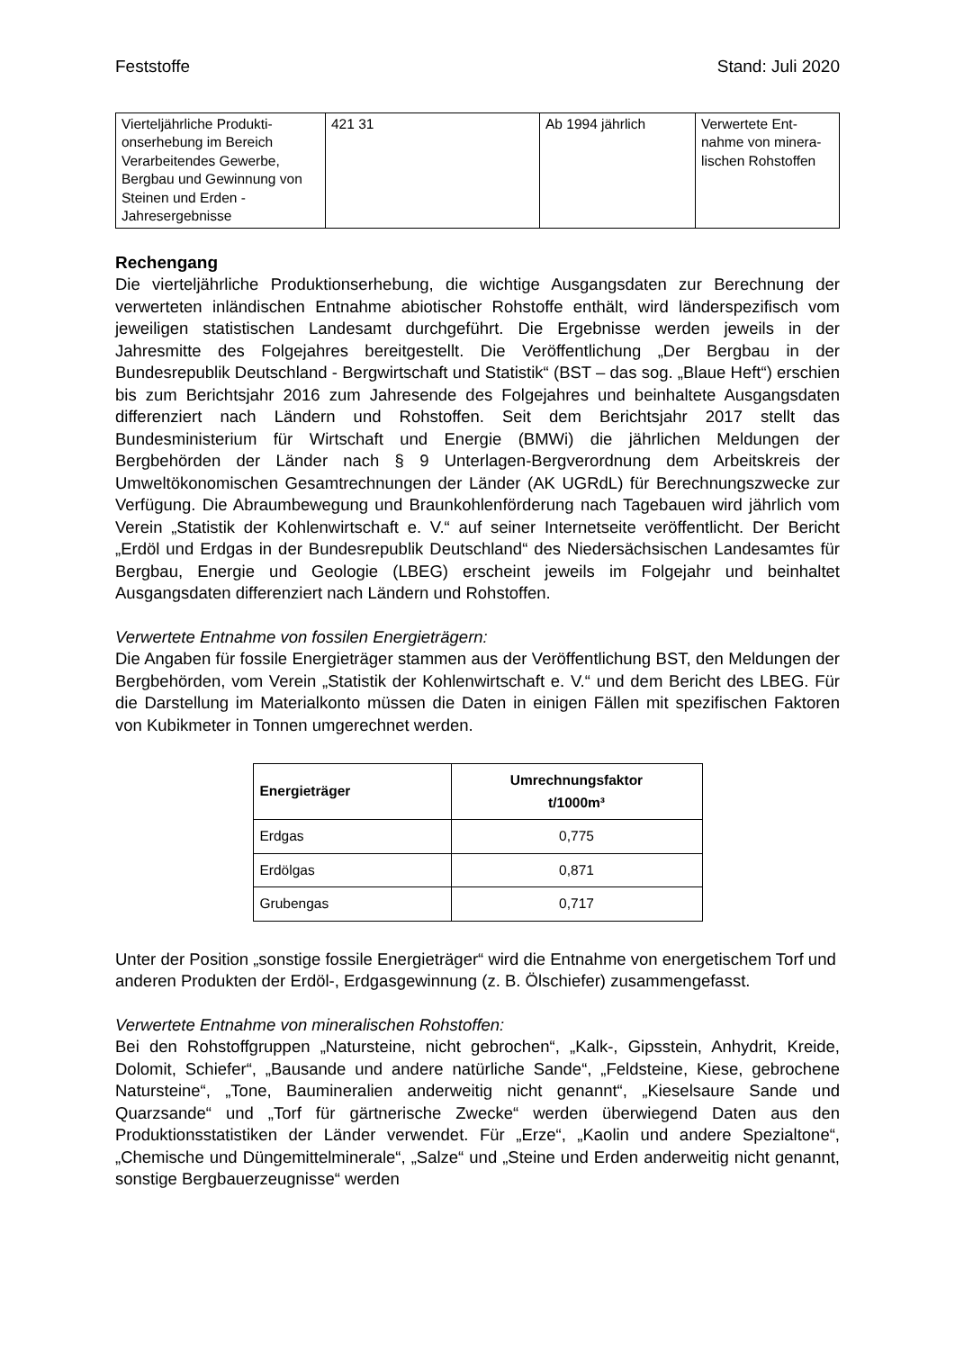Feststoffe Stand: Juli 2020
| Vierteljährliche Produkti-onserhebung im Bereich Verarbeitendes Gewerbe, Bergbau und Gewinnung von Steinen und Erden - Jahresergebnisse | 421 31 | Ab 1994 jährlich | Verwertete Ent-nahme von minera-lischen Rohstoffen |
Rechengang
Die vierteljährliche Produktionserhebung, die wichtige Ausgangsdaten zur Berechnung der verwerteten inländischen Entnahme abiotischer Rohstoffe enthält, wird länderspezifisch vom jeweiligen statistischen Landesamt durchgeführt. Die Ergebnisse werden jeweils in der Jahresmitte des Folgejahres bereitgestellt. Die Veröffentlichung „Der Bergbau in der Bundesrepublik Deutschland - Bergwirtschaft und Statistik“ (BST – das sog. „Blaue Heft“) erschien bis zum Berichtsjahr 2016 zum Jahresende des Folgejahres und beinhaltete Ausgangsdaten differenziert nach Ländern und Rohstoffen. Seit dem Berichtsjahr 2017 stellt das Bundesministerium für Wirtschaft und Energie (BMWi) die jährlichen Meldungen der Bergbehörden der Länder nach § 9 Unterlagen-Bergverordnung dem Arbeitskreis der Umweltökonomischen Gesamtrechnungen der Länder (AK UGRdL) für Berechnungszwecke zur Verfügung. Die Abraumbewegung und Braunkohlenförderung nach Tagebauen wird jährlich vom Verein „Statistik der Kohlenwirtschaft e. V.“ auf seiner Internetseite veröffentlicht. Der Bericht „Erdöl und Erdgas in der Bundesrepublik Deutschland“ des Niedersächsischen Landesamtes für Bergbau, Energie und Geologie (LBEG) erscheint jeweils im Folgejahr und beinhaltet Ausgangsdaten differenziert nach Ländern und Rohstoffen.
Verwertete Entnahme von fossilen Energieträgern:
Die Angaben für fossile Energieträger stammen aus der Veröffentlichung BST, den Meldungen der Bergbehörden, vom Verein „Statistik der Kohlenwirtschaft e. V.“ und dem Bericht des LBEG. Für die Darstellung im Materialkonto müssen die Daten in einigen Fällen mit spezifischen Faktoren von Kubikmeter in Tonnen umgerechnet werden.
| Energieträger | Umrechnungsfaktor t/1000m³ |
| --- | --- |
| Erdgas | 0,775 |
| Erdölgas | 0,871 |
| Grubengas | 0,717 |
Unter der Position „sonstige fossile Energieträger“ wird die Entnahme von energetischem Torf und anderen Produkten der Erdöl-, Erdgasgewinnung (z. B. Ölschiefer) zusammengefasst.
Verwertete Entnahme von mineralischen Rohstoffen:
Bei den Rohstoffgruppen „Natursteine, nicht gebrochen“, „Kalk-, Gipsstein, Anhydrit, Kreide, Dolomit, Schiefer“, „Bausande und andere natürliche Sande“, „Feldsteine, Kiese, gebrochene Natursteine“, „Tone, Baumineralien anderweitig nicht genannt“, „Kieselsaure Sande und Quarzsande“ und „Torf für gärtnerische Zwecke“ werden überwiegend Daten aus den Produktionsstatistiken der Länder verwendet. Für „Erze“, „Kaolin und andere Spezialtone“, „Chemische und Düngemittelminerale“, „Salze“ und „Steine und Erden anderweitig nicht genannt, sonstige Bergbauerzeugnisse“ werden